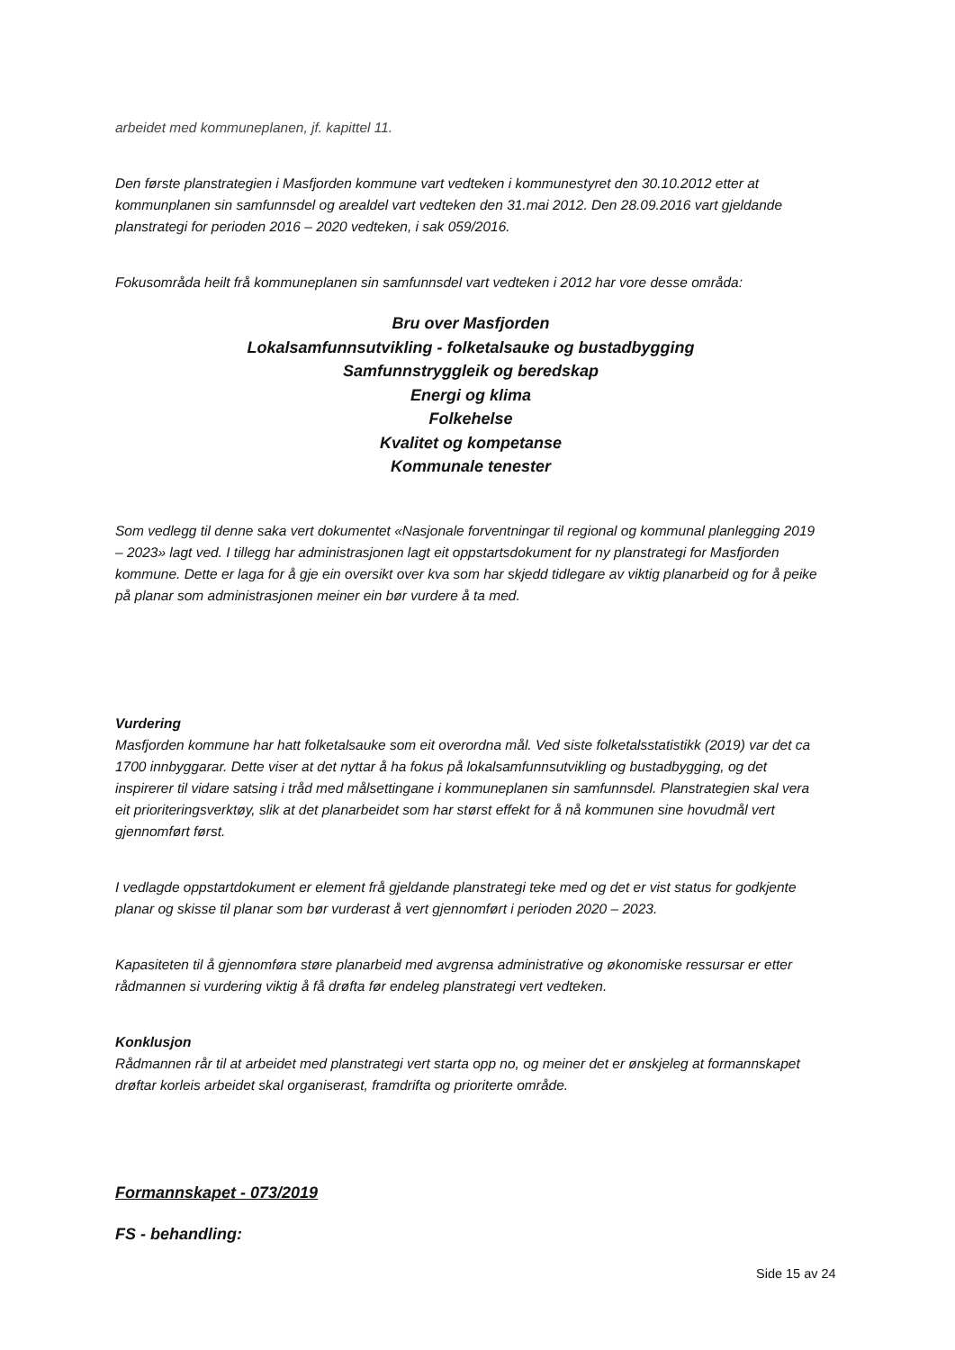arbeidet med kommuneplanen, jf. kapittel 11.
Den første planstrategien i Masfjorden kommune vart vedteken i kommunestyret den 30.10.2012 etter at kommunplanen sin samfunnsdel og arealdel vart vedteken den 31.mai 2012. Den 28.09.2016 vart gjeldande planstrategi for perioden 2016 – 2020 vedteken, i sak 059/2016.
Fokusområda heilt frå kommuneplanen sin samfunnsdel vart vedteken i 2012 har vore desse områda:
Bru over Masfjorden
Lokalsamfunnsutvikling - folketalsauke og bustadbygging
Samfunnstryggleik og beredskap
Energi og klima
Folkehelse
Kvalitet og kompetanse
Kommunale tenester
Som vedlegg til denne saka vert dokumentet «Nasjonale forventningar til regional og kommunal planlegging 2019 – 2023» lagt ved. I tillegg har administrasjonen lagt eit oppstartsdokument for ny planstrategi for Masfjorden kommune. Dette er laga for å gje ein oversikt over kva som har skjedd tidlegare av viktig planarbeid og for å peike på planar som administrasjonen meiner ein bør vurdere å ta med.
Vurdering
Masfjorden kommune har hatt folketalsauke som eit overordna mål. Ved siste folketalsstatistikk (2019) var det ca 1700 innbyggarar. Dette viser at det nyttar å ha fokus på lokalsamfunnsutvikling og bustadbygging, og det inspirerer til vidare satsing i tråd med målsettingane i kommuneplanen sin samfunnsdel. Planstrategien skal vera eit prioriteringsverktøy, slik at det planarbeidet som har størst effekt for å nå kommunen sine hovudmål vert gjennomført først.
I vedlagde oppstartdokument er element frå gjeldande planstrategi teke med og det er vist status for godkjente planar og skisse til planar som bør vurderast å vert gjennomført i perioden 2020 – 2023.
Kapasiteten til å gjennomføra støre planarbeid med avgrensa administrative og økonomiske ressursar er etter rådmannen si vurdering viktig å få drøfta før endeleg planstrategi vert vedteken.
Konklusjon
Rådmannen rår til at arbeidet med planstrategi vert starta opp no, og meiner det er ønskjeleg at formannskapet drøftar korleis arbeidet skal organiserast, framdrifta og prioriterte område.
Formannskapet - 073/2019
FS - behandling:
Side 15 av 24